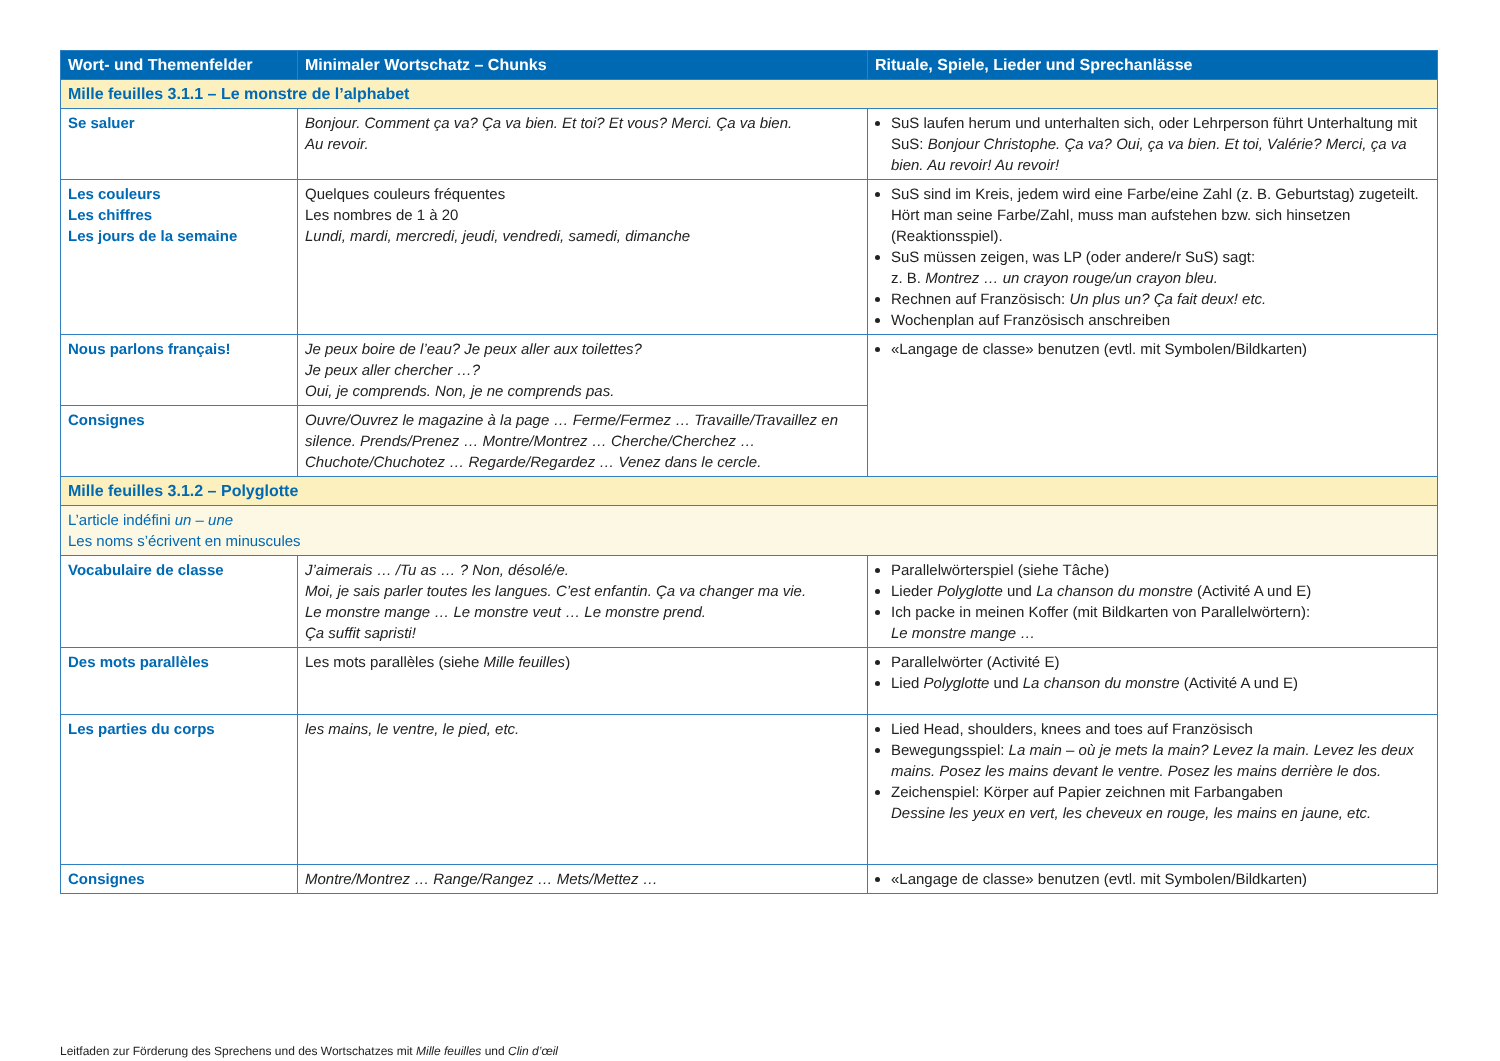| Wort- und Themenfelder | Minimaler Wortschatz – Chunks | Rituale, Spiele, Lieder und Sprechanlässe |
| --- | --- | --- |
| Mille feuilles 3.1.1 – Le monstre de l’alphabet | | |
| Se saluer | Bonjour. Comment ça va? Ça va bien. Et toi? Et vous? Merci. Ça va bien. Au revoir. | SuS laufen herum und unterhalten sich, oder Lehrperson führt Unterhaltung mit SuS: Bonjour Christophe. Ça va? Oui, ça va bien. Et toi, Valérie? Merci, ça va bien. Au revoir! Au revoir! |
| Les couleurs Les chiffres Les jours de la semaine | Quelques couleurs fréquentes Les nombres de 1 à 20 Lundi, mardi, mercredi, jeudi, vendredi, samedi, dimanche | SuS sind im Kreis, jedem wird eine Farbe/eine Zahl (z. B. Geburtstag) zugeteilt. Hört man seine Farbe/Zahl, muss man aufstehen bzw. sich hinsetzen (Reaktionsspiel). SuS müssen zeigen, was LP (oder andere/r SuS) sagt: z. B. Montrez … un crayon rouge/un crayon bleu. Rechnen auf Französisch: Un plus un? Ça fait deux! etc. Wochenplan auf Französisch anschreiben |
| Nous parlons français! | Je peux boire de l’eau? Je peux aller aux toilettes? Je peux aller chercher …? Oui, je comprends. Non, je ne comprends pas. | «Langage de classe» benutzen (evtl. mit Symbolen/Bildkarten) |
| Consignes | Ouvre/Ouvrez le magazine à la page … Ferme/Fermez … Travaille/Travaillez en silence. Prends/Prenez … Montre/Montrez … Cherche/Cherchez … Chuchote/Chuchotez … Regarde/Regardez … Venez dans le cercle. | |
| Mille feuilles 3.1.2 – Polyglotte | | |
| L’article indéfini un – une Les noms s’écrivent en minuscules | | |
| Vocabulaire de classe | J’aimerais … /Tu as … ? Non, désolé/e. Moi, je sais parler toutes les langues. C’est enfantin. Ça va changer ma vie. Le monstre mange … Le monstre veut … Le monstre prend. Ça suffit sapristi! | Parallelwörterspiel (siehe Tâche) Lieder Polyglotte und La chanson du monstre (Activité A und E) Ich packe in meinen Koffer (mit Bildkarten von Parallelwörtern): Le monstre mange … |
| Des mots parallèles | Les mots parallèles (siehe Mille feuilles ) | Parallelwörter (Activité E) Lied Polyglotte und La chanson du monstre (Activité A und E) |
| Les parties du corps | les mains, le ventre, le pied, etc. | Lied Head, shoulders, knees and toes auf Französisch Bewegungsspiel: La main – où je mets la main? Levez la main. Levez les deux mains. Posez les mains devant le ventre. Posez les mains derrière le dos. Zeichenspiel: Körper auf Papier zeichnen mit Farbangaben Dessine les yeux en vert, les cheveux en rouge, les mains en jaune, etc. |
| Consignes | Montre/Montrez … Range/Rangez … Mets/Mettez … | «Langage de classe» benutzen (evtl. mit Symbolen/Bildkarten) |
Leitfaden zur Förderung des Sprechens und des Wortschatzes mit Mille feuilles und Clin d’œil